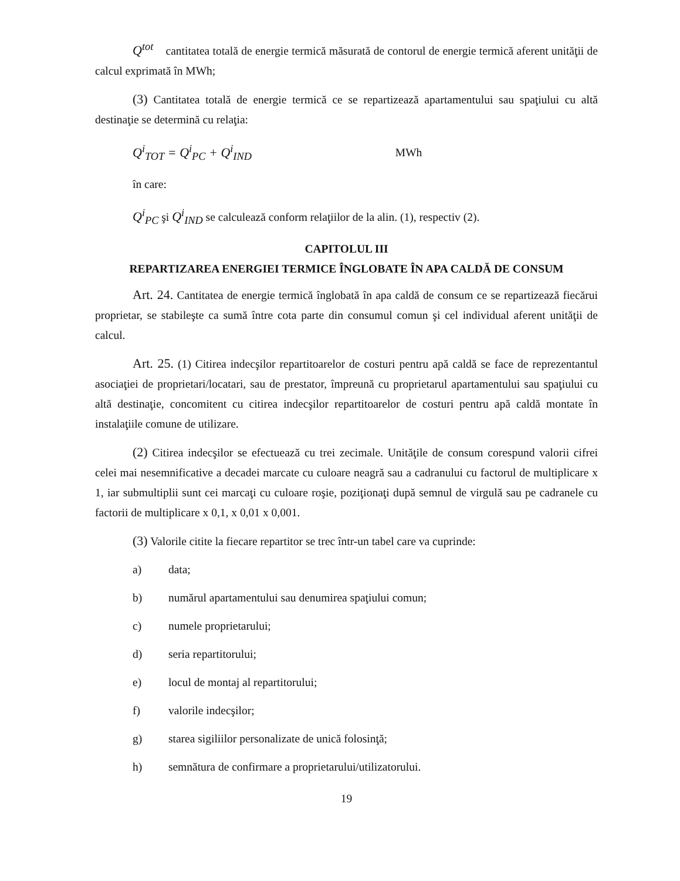Q<sup>tot</sup> cantitatea totală de energie termică măsurată de contorul de energie termică aferent unităţii de calcul exprimată în MWh;
(3) Cantitatea totală de energie termică ce se repartizează apartamentului sau spaţiului cu altă destinaţie se determină cu relaţia:
Q<sup>i</sup><sub>TOT</sub> = Q<sup>i</sup><sub>PC</sub> + Q<sup>i</sup><sub>IND</sub> MWh
în care:
Q<sup>i</sup><sub>PC</sub> şi Q<sup>i</sup><sub>IND</sub> se calculează conform relaţiilor de la alin. (1), respectiv (2).
CAPITOLUL III
REPARTIZAREA ENERGIEI TERMICE ÎNGLOBATE ÎN APA CALDĂ DE CONSUM
Art. 24. Cantitatea de energie termică înglobată în apa caldă de consum ce se repartizează fiecărui proprietar, se stabileşte ca sumă între cota parte din consumul comun şi cel individual aferent unităţii de calcul.
Art. 25. (1) Citirea indecşilor repartitoarelor de costuri pentru apă caldă se face de reprezentantul asociaţiei de proprietari/locatari, sau de prestator, împreună cu proprietarul apartamentului sau spaţiului cu altă destinaţie, concomitent cu citirea indecşilor repartitoarelor de costuri pentru apă caldă montate în instalaţiile comune de utilizare.
(2) Citirea indecşilor se efectuează cu trei zecimale. Unităţile de consum corespund valorii cifrei celei mai nesemnificative a decadei marcate cu culoare neagră sau a cadranului cu factorul de multiplicare x 1, iar submultiplii sunt cei marcaţi cu culoare roşie, poziţionaţi după semnul de virgulă sau pe cadranele cu factorii de multiplicare x 0,1, x 0,01 x 0,001.
(3) Valorile citite la fiecare repartitor se trec într-un tabel care va cuprinde:
a) data;
b) numărul apartamentului sau denumirea spaţiului comun;
c) numele proprietarului;
d) seria repartitorului;
e) locul de montaj al repartitorului;
f) valorile indecşilor;
g) starea sigiliilor personalizate de unică folosinţă;
h) semnătura de confirmare a proprietarului/utilizatorului.
19